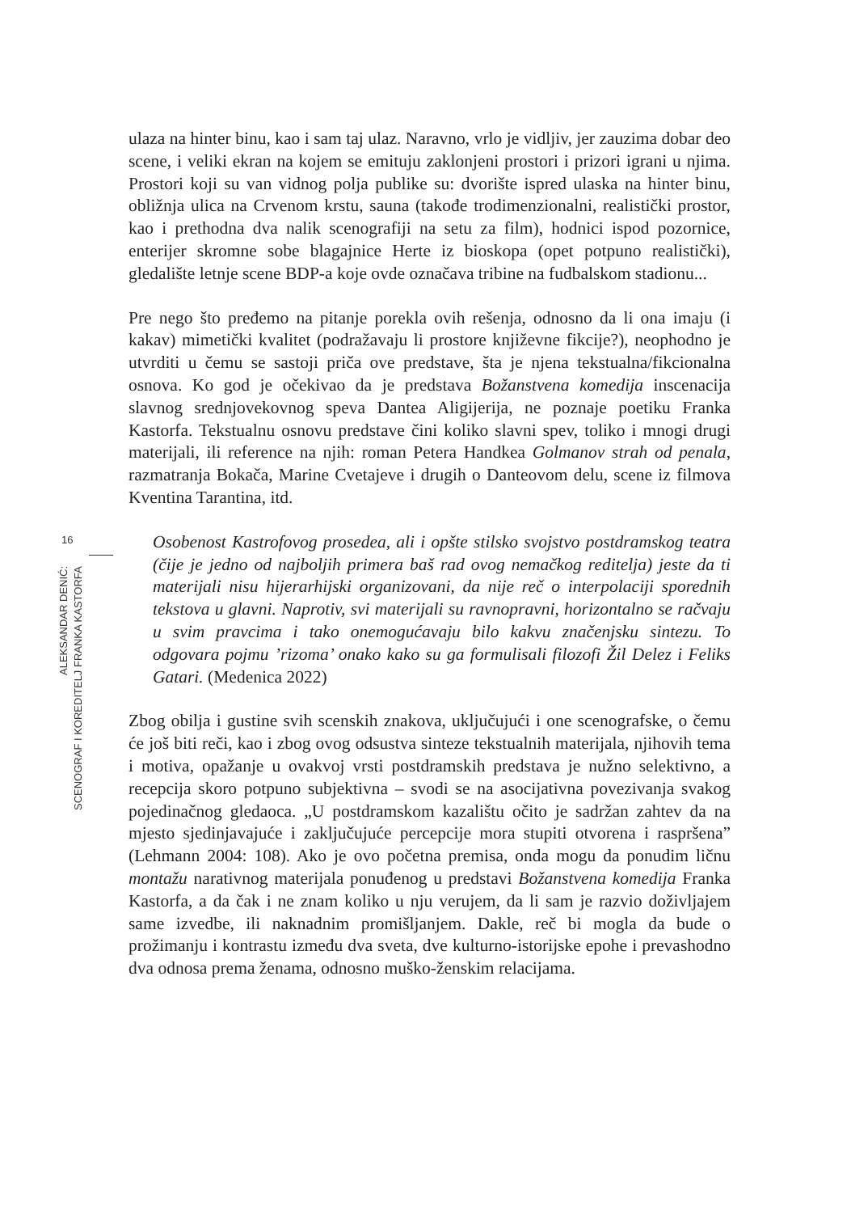16
ALEKSANDAR DENIĆ:
SCENOGRAF I KOREDITELJ FRANKA KASTORFA
ulaza na hinter binu, kao i sam taj ulaz. Naravno, vrlo je vidljiv, jer zauzima dobar deo scene, i veliki ekran na kojem se emituju zaklonjeni prostori i prizori igrani u njima. Prostori koji su van vidnog polja publike su: dvorište ispred ulaska na hinter binu, obližnja ulica na Crvenom krstu, sauna (takođe trodimenzionalni, realistički prostor, kao i prethodna dva nalik scenografiji na setu za film), hodnici ispod pozornice, enterijer skromne sobe blagajnice Herte iz bioskopa (opet potpuno realistički), gledalište letnje scene BDP-a koje ovde označava tribine na fudbalskom stadionu...
Pre nego što pređemo na pitanje porekla ovih rešenja, odnosno da li ona imaju (i kakav) mimetički kvalitet (podražavaju li prostore književne fikcije?), neophodno je utvrditi u čemu se sastoji priča ove predstave, šta je njena tekstualna/fikcionalna osnova. Ko god je očekivao da je predstava Božanstvena komedija inscenacija slavnog srednjovekovnog speva Dantea Aligijerija, ne poznaje poetiku Franka Kastorfa. Tekstualnu osnovu predstave čini koliko slavni spev, toliko i mnogi drugi materijali, ili reference na njih: roman Petera Handkea Golmanov strah od penala, razmatranja Bokača, Marine Cvetajeve i drugih o Danteovom delu, scene iz filmova Kventina Tarantina, itd.
Osobenost Kastrofovog prosedea, ali i opšte stilsko svojstvo postdramskog teatra (čije je jedno od najboljih primera baš rad ovog nemačkog reditelja) jeste da ti materijali nisu hijerarhijski organizovani, da nije reč o interpolaciji sporednih tekstova u glavni. Naprotiv, svi materijali su ravnopravni, horizontalno se račvaju u svim pravcima i tako onemogućavaju bilo kakvu značenjsku sintezu. To odgovara pojmu ’rizoma’ onako kako su ga formulisali filozofi Žil Delez i Feliks Gatari. (Medenica 2022)
Zbog obilja i gustine svih scenskih znakova, uključujući i one scenografske, o čemu će još biti reči, kao i zbog ovog odsustva sinteze tekstualnih materijala, njihovih tema i motiva, opažanje u ovakvoj vrsti postdramskih predstava je nužno selektivno, a recepcija skoro potpuno subjektivna – svodi se na asocijativna povezivanja svakog pojedinačnog gledaoca. „U postdramskom kazalištu očito je sadržan zahtev da na mjesto sjedinjavajuće i zaključujuće percepcije mora stupiti otvorena i raspršena” (Lehmann 2004: 108). Ako je ovo početna premisa, onda mogu da ponudim ličnu montažu narativnog materijala ponuđenog u predstavi Božanstvena komedija Franka Kastorfa, a da čak i ne znam koliko u nju verujem, da li sam je razvio doživljajem same izvedbe, ili naknadnim promišljanjem. Dakle, reč bi mogla da bude o prožimanju i kontrastu između dva sveta, dve kulturno-istorijske epohe i prevashodno dva odnosa prema ženama, odnosno muško-ženskim relacijama.